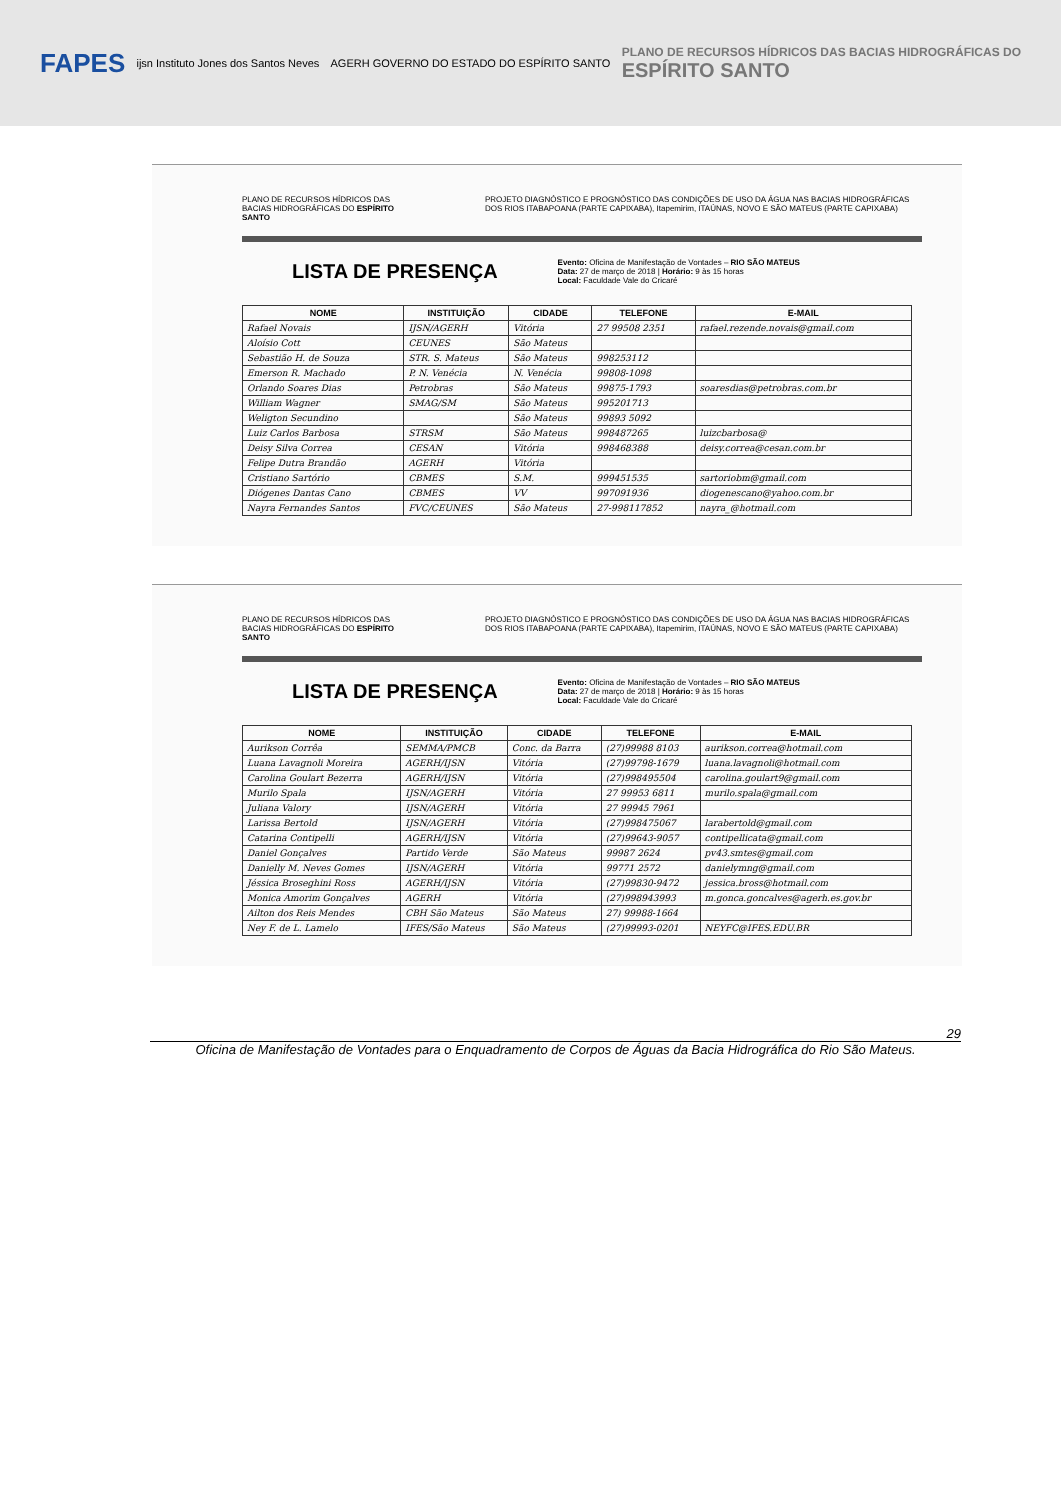FAPES ijsn Instituto Jones dos Santos Neves AGERH GOVERNO DO ESTADO DO ESPÍRITO SANTO PLANO DE RECURSOS HÍDRICOS DAS BACIAS HIDROGRÁFICAS DO
ESPÍRITO SANTO
PLANO DE RECURSOS HÍDRICOS DAS BACIAS HIDROGRÁFICAS DO ESPÍRITO SANTO PROJETO DIAGNÓSTICO E PROGNÓSTICO DAS CONDIÇÕES DE USO DA ÁGUA NAS BACIAS HIDROGRÁFICAS DOS RIOS ITABAPOANA (PARTE CAPIXABA), Itapemirim, ITAÚNAS, NOVO E SÃO MATEUS (PARTE CAPIXABA)
LISTA DE PRESENÇA
Evento: Oficina de Manifestação de Vontades – RIO SÃO MATEUS
Data: 27 de março de 2018 | Horário: 9 às 15 horas
Local: Faculdade Vale do Cricaré
| NOME | INSTITUIÇÃO | CIDADE | TELEFONE | E-MAIL |
| --- | --- | --- | --- | --- |
| Rafael Novais | IJSN/AGERH | Vitória | 27 99508 2351 | rafael.rezende.novais@gmail.com |
| Aloísio Cott | CEUNES | São Mateus | | |
| Sebastião H. de Souza | STR. S. Mateus | São Mateus | 998253112 | |
| Emerson R. Machado | P. N. Venécia | N. Venécia | 99808-1098 | |
| Orlando Soares Dias | Petrobras | São Mateus | 99875-1793 | soaresdias@petrobras.com.br |
| William Wagner | SMAG/SM | São Mateus | 995201713 | |
| Weligton Secundino | | São Mateus | 99893 5092 | |
| Luiz Carlos Barbosa | STRSM | São Mateus | 998487265 | luizcbarbosa@ |
| Deisy Silva Correa | CESAN | Vitória | 998468388 | deisy.correa@cesan.com.br |
| Felipe Dutra Brandão | AGERH | Vitória | | |
| Cristiano Sartório | CBMES | S.M. | 999451535 | sartoriobm@gmail.com |
| Diógenes Dantas Cano | CBMES | VV | 997091936 | diogenescano@yahoo.com.br |
| Nayra Fernandes Santos | FVC/CEUNES | São Mateus | 27-998117852 | nayra_@hotmail.com |
PLANO DE RECURSOS HÍDRICOS DAS BACIAS HIDROGRÁFICAS DO ESPÍRITO SANTO PROJETO DIAGNÓSTICO E PROGNÓSTICO DAS CONDIÇÕES DE USO DA ÁGUA NAS BACIAS HIDROGRÁFICAS DOS RIOS ITABAPOANA (PARTE CAPIXABA), Itapemirim, ITAÚNAS, NOVO E SÃO MATEUS (PARTE CAPIXABA)
LISTA DE PRESENÇA
Evento: Oficina de Manifestação de Vontades – RIO SÃO MATEUS
Data: 27 de março de 2018 | Horário: 9 às 15 horas
Local: Faculdade Vale do Cricaré
| NOME | INSTITUIÇÃO | CIDADE | TELEFONE | E-MAIL |
| --- | --- | --- | --- | --- |
| Aurikson Corrêa | SEMMA/PMCB | Conc. da Barra | (27)99988 8103 | aurikson.correa@hotmail.com |
| Luana Lavagnoli Moreira | AGERH/IJSN | Vitória | (27)99798-1679 | luana.lavagnoli@hotmail.com |
| Carolina Goulart Bezerra | AGERH/IJSN | Vitória | (27)998495504 | carolina.goulart9@gmail.com |
| Murilo Spala | IJSN/AGERH | Vitória | 27 99953 6811 | murilo.spala@gmail.com |
| Juliana Valory | IJSN/AGERH | Vitória | 27 99945 7961 | |
| Larissa Bertold | IJSN/AGERH | Vitória | (27)998475067 | larabertold@gmail.com |
| Catarina Contipelli | AGERH/IJSN | Vitória | (27)99643-9057 | contipellicata@gmail.com |
| Daniel Gonçalves | Partido Verde | São Mateus | 99987 2624 | pv43.smtes@gmail.com |
| Danielly M. Neves Gomes | IJSN/AGERH | Vitória | 99771 2572 | danielymng@gmail.com |
| Jéssica Broseghini Ross | AGERH/IJSN | Vitória | (27)99830-9472 | jessica.bross@hotmail.com |
| Monica Amorim Gonçalves | AGERH | Vitória | (27)998943993 | m.gonca.goncalves@agerh.es.gov.br |
| Ailton dos Reis Mendes | CBH São Mateus | São Mateus | 27) 99988-1664 | |
| Ney F. de L. Lamelo | IFES/São Mateus | São Mateus | (27)99993-0201 | NEYFC@IFES.EDU.BR |
29
Oficina de Manifestação de Vontades para o Enquadramento de Corpos de Águas da Bacia Hidrográfica do Rio São Mateus.